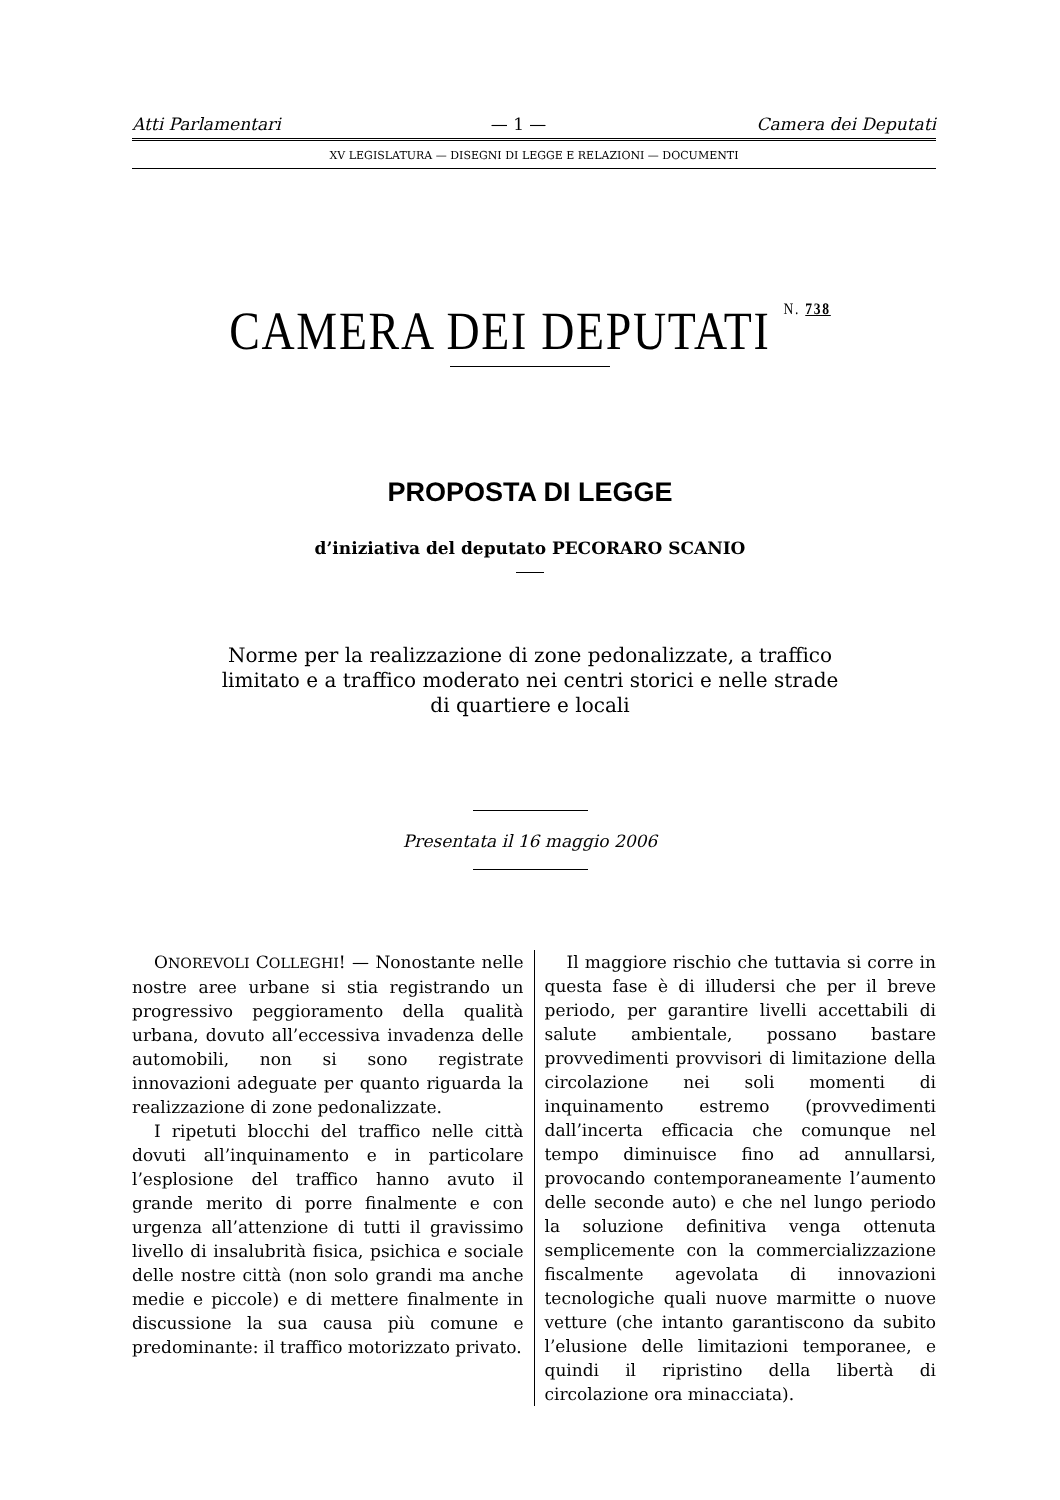Atti Parlamentari — 1 — Camera dei Deputati
XV LEGISLATURA — DISEGNI DI LEGGE E RELAZIONI — DOCUMENTI
CAMERA DEI DEPUTATI N. 738
PROPOSTA DI LEGGE
d’iniziativa del deputato PECORARO SCANIO
Norme per la realizzazione di zone pedonalizzate, a traffico
limitato e a traffico moderato nei centri storici e nelle strade
di quartiere e locali
Presentata il 16 maggio 2006
ONOREVOLI COLLEGHI! — Nonostante nelle nostre aree urbane si stia registrando un progressivo peggioramento della qualità urbana, dovuto all’eccessiva invadenza delle automobili, non si sono registrate innovazioni adeguate per quanto riguarda la realizzazione di zone pedonalizzate.
I ripetuti blocchi del traffico nelle città dovuti all’inquinamento e in particolare l’esplosione del traffico hanno avuto il grande merito di porre finalmente e con urgenza all’attenzione di tutti il gravissimo livello di insalubrità fisica, psichica e sociale delle nostre città (non solo grandi ma anche medie e piccole) e di mettere finalmente in discussione la sua causa più comune e predominante: il traffico motorizzato privato.
Il maggiore rischio che tuttavia si corre in questa fase è di illudersi che per il breve periodo, per garantire livelli accettabili di salute ambientale, possano bastare provvedimenti provvisori di limitazione della circolazione nei soli momenti di inquinamento estremo (provvedimenti dall’incerta efficacia che comunque nel tempo diminuisce fino ad annullarsi, provocando contemporaneamente l’aumento delle seconde auto) e che nel lungo periodo la soluzione definitiva venga ottenuta semplicemente con la commercializzazione fiscalmente agevolata di innovazioni tecnologiche quali nuove marmitte o nuove vetture (che intanto garantiscono da subito l’elusione delle limitazioni temporanee, e quindi il ripristino della libertà di circolazione ora minacciata).